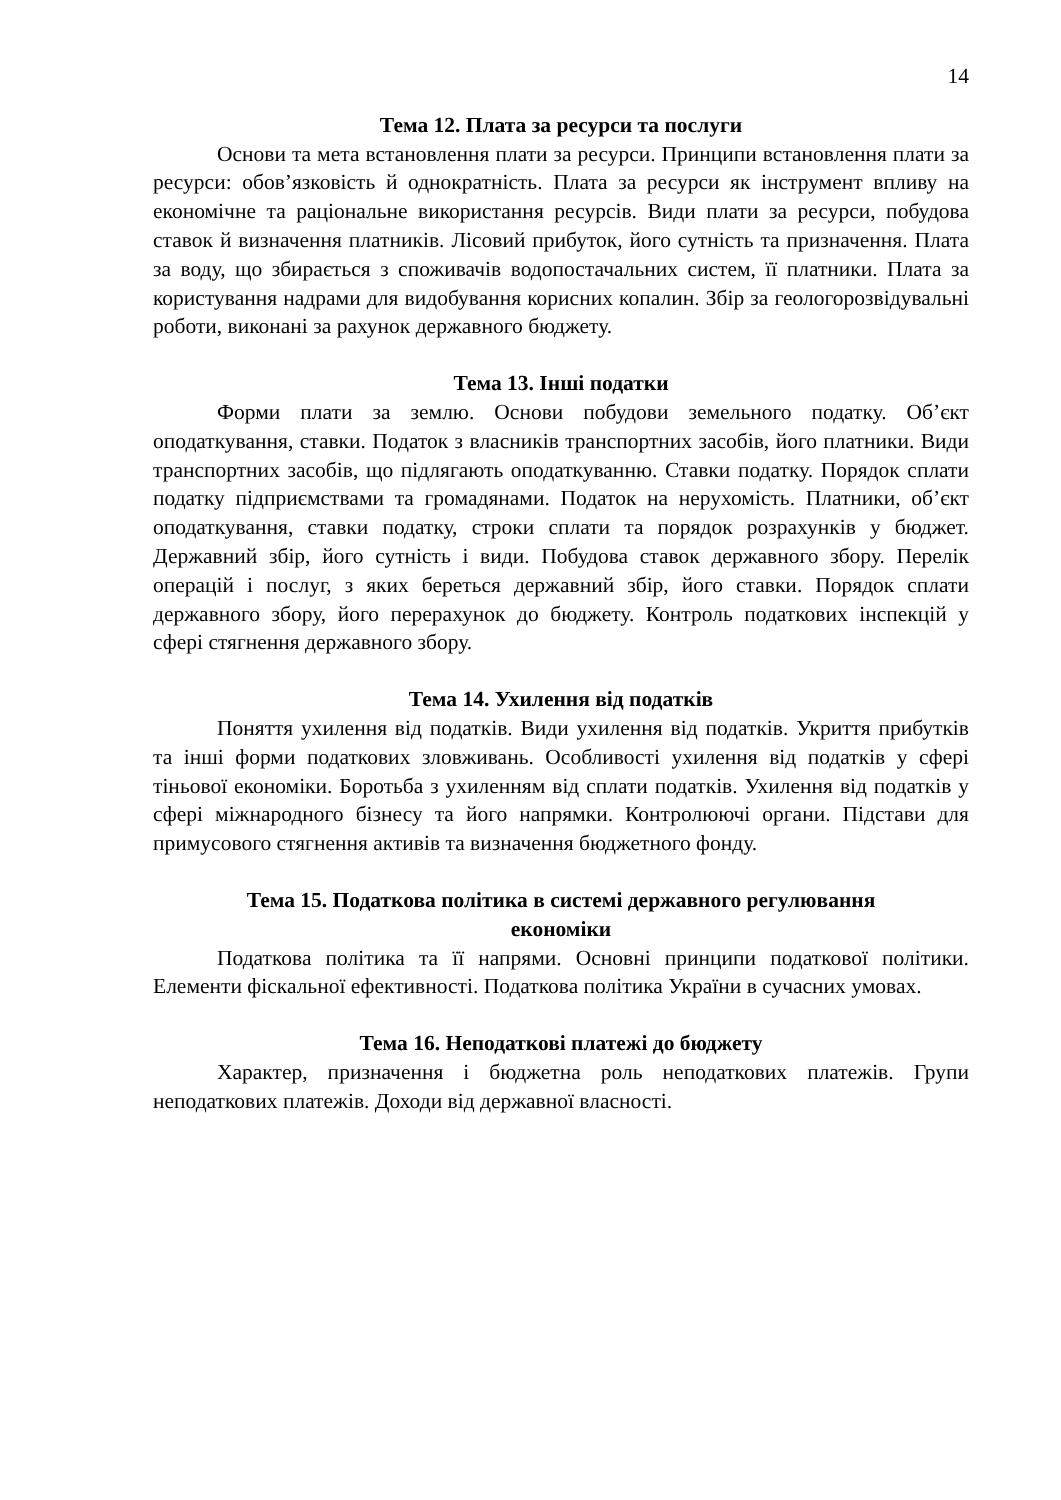14
Тема 12. Плата за ресурси та послуги
Основи та мета встановлення плати за ресурси. Принципи встановлення плати за ресурси: обов’язковість й однократність. Плата за ресурси як інструмент впливу на економічне та раціональне використання ресурсів. Види плати за ресурси, побудова ставок й визначення платників. Лісовий прибуток, його сутність та призначення. Плата за воду, що збирається з споживачів водопостачальних систем, її платники. Плата за користування надрами для видобування корисних копалин. Збір за геологорозвідувальні роботи, виконані за рахунок державного бюджету.
Тема 13. Інші податки
Форми плати за землю. Основи побудови земельного податку. Об’єкт оподаткування, ставки. Податок з власників транспортних засобів, його платники. Види транспортних засобів, що підлягають оподаткуванню. Ставки податку. Порядок сплати податку підприємствами та громадянами. Податок на нерухомість. Платники, об’єкт оподаткування, ставки податку, строки сплати та порядок розрахунків у бюджет. Державний збір, його сутність і види. Побудова ставок державного збору. Перелік операцій і послуг, з яких береться державний збір, його ставки. Порядок сплати державного збору, його перерахунок до бюджету. Контроль податкових інспекцій у сфері стягнення державного збору.
Тема 14. Ухилення від податків
Поняття ухилення від податків. Види ухилення від податків. Укриття прибутків та інші форми податкових зловживань. Особливості ухилення від податків у сфері тіньової економіки. Боротьба з ухиленням від сплати податків. Ухилення від податків у сфері міжнародного бізнесу та його напрямки. Контролюючі органи. Підстави для примусового стягнення активів та визначення бюджетного фонду.
Тема 15. Податкова політика в системі державного регулювання
економіки
Податкова політика та її напрями. Основні принципи податкової політики. Елементи фіскальної ефективності. Податкова політика України в сучасних умовах.
Тема 16. Неподаткові платежі до бюджету
Характер, призначення і бюджетна роль неподаткових платежів. Групи неподаткових платежів. Доходи від державної власності.